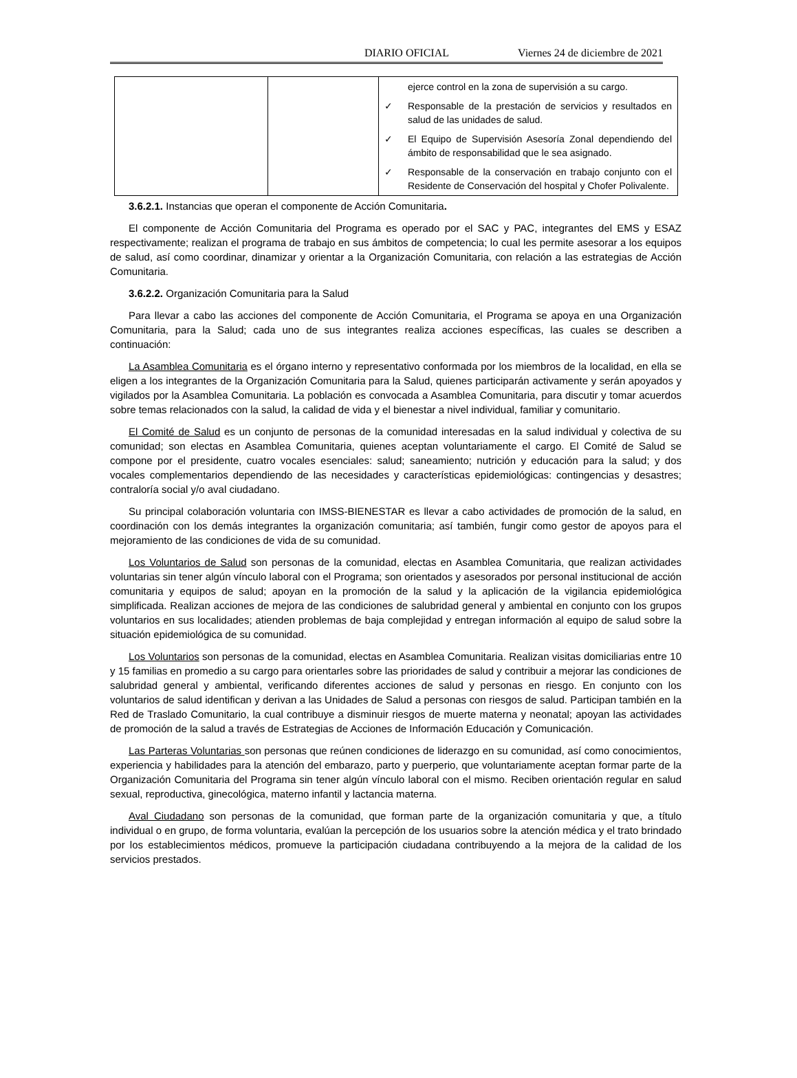DIARIO OFICIAL Viernes 24 de diciembre de 2021
| | | ejerce control en la zona de supervisión a su cargo. ✓ Responsable de la prestación de servicios y resultados en salud de las unidades de salud. ✓ El Equipo de Supervisión Asesoría Zonal dependiendo del ámbito de responsabilidad que le sea asignado. ✓ Responsable de la conservación en trabajo conjunto con el Residente de Conservación del hospital y Chofer Polivalente. |
3.6.2.1. Instancias que operan el componente de Acción Comunitaria.
El componente de Acción Comunitaria del Programa es operado por el SAC y PAC, integrantes del EMS y ESAZ respectivamente; realizan el programa de trabajo en sus ámbitos de competencia; lo cual les permite asesorar a los equipos de salud, así como coordinar, dinamizar y orientar a la Organización Comunitaria, con relación a las estrategias de Acción Comunitaria.
3.6.2.2. Organización Comunitaria para la Salud
Para llevar a cabo las acciones del componente de Acción Comunitaria, el Programa se apoya en una Organización Comunitaria, para la Salud; cada uno de sus integrantes realiza acciones específicas, las cuales se describen a continuación:
La Asamblea Comunitaria es el órgano interno y representativo conformada por los miembros de la localidad, en ella se eligen a los integrantes de la Organización Comunitaria para la Salud, quienes participarán activamente y serán apoyados y vigilados por la Asamblea Comunitaria. La población es convocada a Asamblea Comunitaria, para discutir y tomar acuerdos sobre temas relacionados con la salud, la calidad de vida y el bienestar a nivel individual, familiar y comunitario.
El Comité de Salud es un conjunto de personas de la comunidad interesadas en la salud individual y colectiva de su comunidad; son electas en Asamblea Comunitaria, quienes aceptan voluntariamente el cargo. El Comité de Salud se compone por el presidente, cuatro vocales esenciales: salud; saneamiento; nutrición y educación para la salud; y dos vocales complementarios dependiendo de las necesidades y características epidemiológicas: contingencias y desastres; contraloría social y/o aval ciudadano.
Su principal colaboración voluntaria con IMSS-BIENESTAR es llevar a cabo actividades de promoción de la salud, en coordinación con los demás integrantes la organización comunitaria; así también, fungir como gestor de apoyos para el mejoramiento de las condiciones de vida de su comunidad.
Los Voluntarios de Salud son personas de la comunidad, electas en Asamblea Comunitaria, que realizan actividades voluntarias sin tener algún vínculo laboral con el Programa; son orientados y asesorados por personal institucional de acción comunitaria y equipos de salud; apoyan en la promoción de la salud y la aplicación de la vigilancia epidemiológica simplificada. Realizan acciones de mejora de las condiciones de salubridad general y ambiental en conjunto con los grupos voluntarios en sus localidades; atienden problemas de baja complejidad y entregan información al equipo de salud sobre la situación epidemiológica de su comunidad.
Los Voluntarios son personas de la comunidad, electas en Asamblea Comunitaria. Realizan visitas domiciliarias entre 10 y 15 familias en promedio a su cargo para orientarles sobre las prioridades de salud y contribuir a mejorar las condiciones de salubridad general y ambiental, verificando diferentes acciones de salud y personas en riesgo. En conjunto con los voluntarios de salud identifican y derivan a las Unidades de Salud a personas con riesgos de salud. Participan también en la Red de Traslado Comunitario, la cual contribuye a disminuir riesgos de muerte materna y neonatal; apoyan las actividades de promoción de la salud a través de Estrategias de Acciones de Información Educación y Comunicación.
Las Parteras Voluntarias son personas que reúnen condiciones de liderazgo en su comunidad, así como conocimientos, experiencia y habilidades para la atención del embarazo, parto y puerperio, que voluntariamente aceptan formar parte de la Organización Comunitaria del Programa sin tener algún vínculo laboral con el mismo. Reciben orientación regular en salud sexual, reproductiva, ginecológica, materno infantil y lactancia materna.
Aval Ciudadano son personas de la comunidad, que forman parte de la organización comunitaria y que, a título individual o en grupo, de forma voluntaria, evalúan la percepción de los usuarios sobre la atención médica y el trato brindado por los establecimientos médicos, promueve la participación ciudadana contribuyendo a la mejora de la calidad de los servicios prestados.